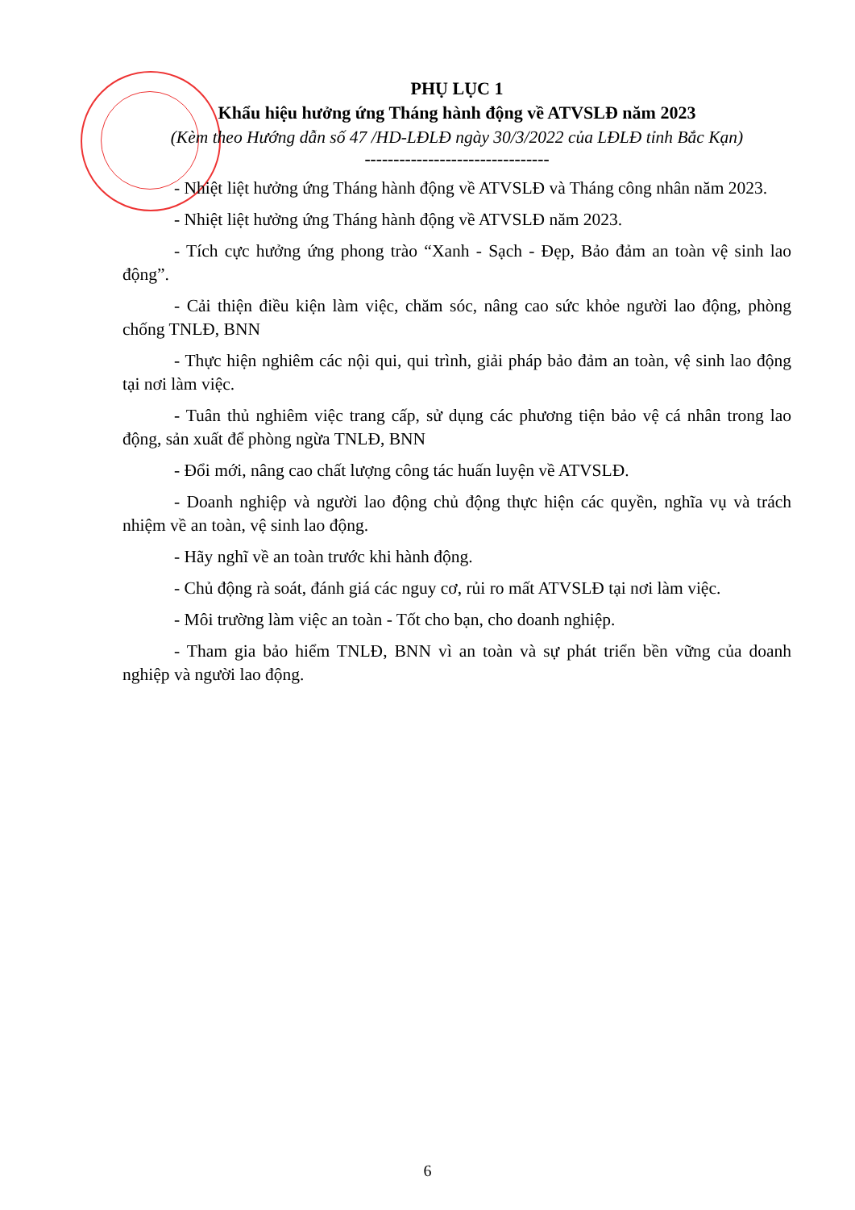PHỤ LỤC 1
Khẩu hiệu hưởng ứng Tháng hành động về ATVSLĐ năm 2023
(Kèm theo Hướng dẫn số 47 /HD-LĐLĐ ngày 30/3/2022 của LĐLĐ tỉnh Bắc Kạn)
--------------------------------
- Nhiệt liệt hưởng ứng Tháng hành động về ATVSLĐ và Tháng công nhân năm 2023.
- Nhiệt liệt hưởng ứng Tháng hành động về ATVSLĐ năm 2023.
- Tích cực hưởng ứng phong trào “Xanh - Sạch - Đẹp, Bảo đảm an toàn vệ sinh lao động”.
- Cải thiện điều kiện làm việc, chăm sóc, nâng cao sức khỏe người lao động, phòng chống TNLĐ, BNN
- Thực hiện nghiêm các nội qui, qui trình, giải pháp bảo đảm an toàn, vệ sinh lao động tại nơi làm việc.
- Tuân thủ nghiêm việc trang cấp, sử dụng các phương tiện bảo vệ cá nhân trong lao động, sản xuất để phòng ngừa TNLĐ, BNN
- Đổi mới, nâng cao chất lượng công tác huấn luyện về ATVSLĐ.
- Doanh nghiệp và người lao động chủ động thực hiện các quyền, nghĩa vụ và trách nhiệm về an toàn, vệ sinh lao động.
- Hãy nghĩ về an toàn trước khi hành động.
- Chủ động rà soát, đánh giá các nguy cơ, rủi ro mất ATVSLĐ tại nơi làm việc.
- Môi trường làm việc an toàn - Tốt cho bạn, cho doanh nghiệp.
- Tham gia bảo hiểm TNLĐ, BNN vì an toàn và sự phát triển bền vững của doanh nghiệp và người lao động.
6